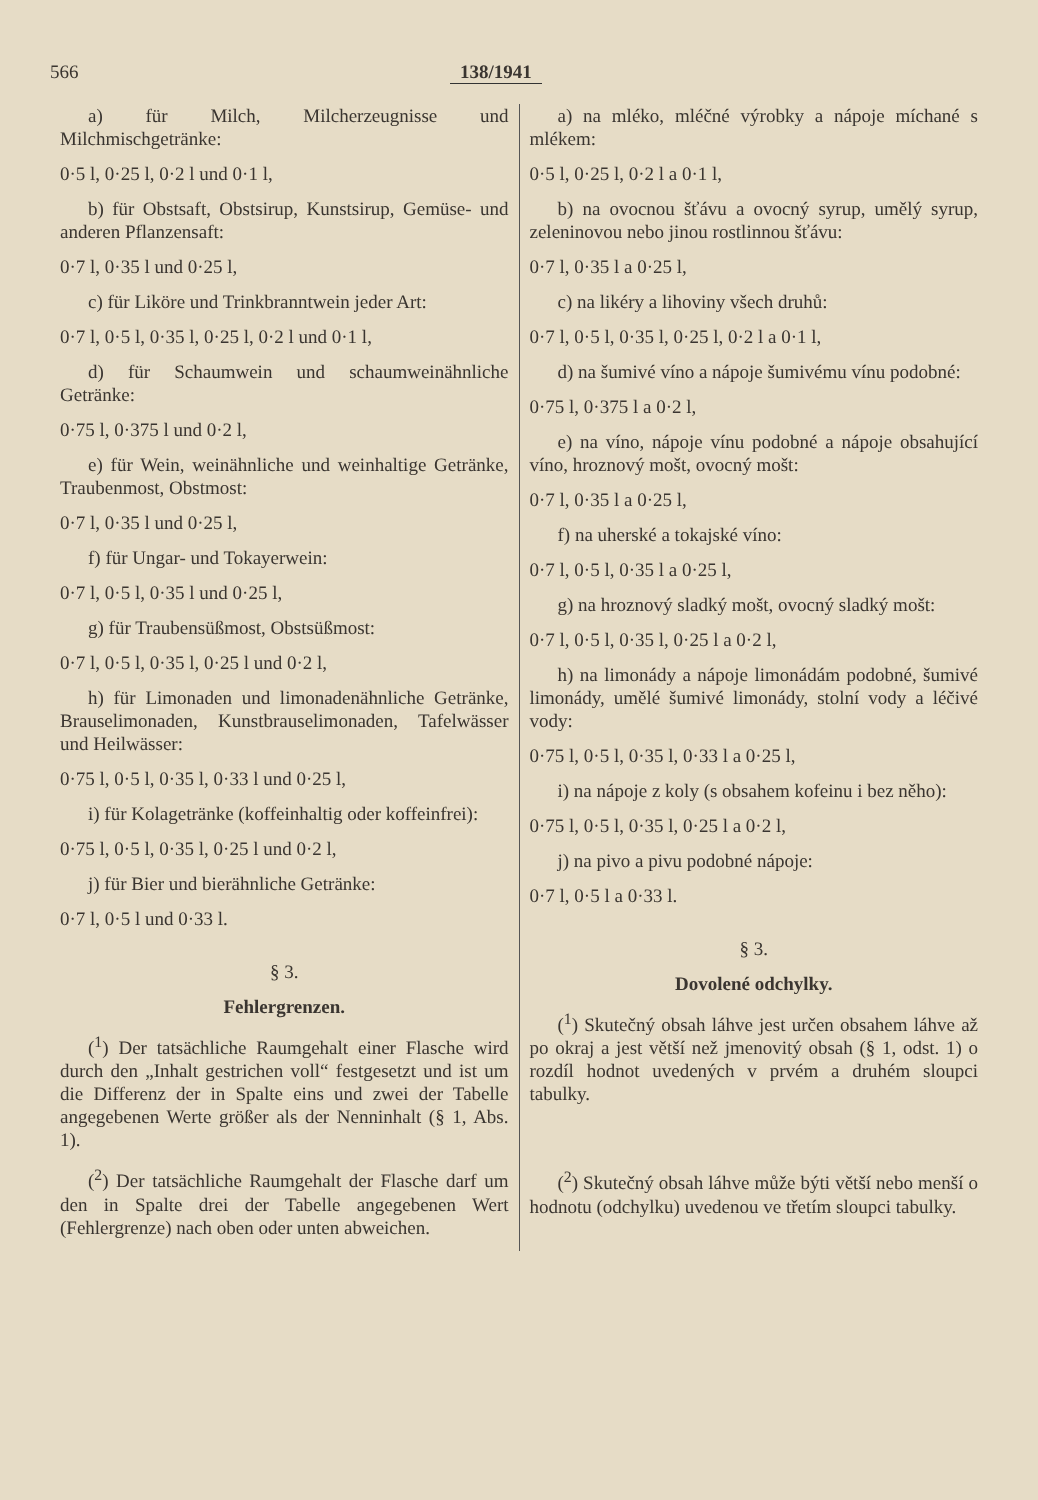566 138/1941
a) für Milch, Milcherzeugnisse und Milchmischgetränke:
0·5 l, 0·25 l, 0·2 l und 0·1 l,
b) für Obstsaft, Obstsirup, Kunstsirup, Gemüse- und anderen Pflanzensaft:
0·7 l, 0·35 l und 0·25 l,
c) für Liköre und Trinkbranntwein jeder Art:
0·7 l, 0·5 l, 0·35 l, 0·25 l, 0·2 l und 0·1 l,
d) für Schaumwein und schaumweinähnliche Getränke:
0·75 l, 0·375 l und 0·2 l,
e) für Wein, weinähnliche und weinhaltige Getränke, Traubenmost, Obstmost:
0·7 l, 0·35 l und 0·25 l,
f) für Ungar- und Tokayerwein:
0·7 l, 0·5 l, 0·35 l und 0·25 l,
g) für Traubensüßmost, Obstsüßmost:
0·7 l, 0·5 l, 0·35 l, 0·25 l und 0·2 l,
h) für Limonaden und limonadenähnliche Getränke, Brauselimonaden, Kunstbrauselimonaden, Tafelwässer und Heilwässer:
0·75 l, 0·5 l, 0·35 l, 0·33 l und 0·25 l,
i) für Kolagetränke (koffeinhaltig oder koffeinfrei):
0·75 l, 0·5 l, 0·35 l, 0·25 l und 0·2 l,
j) für Bier und bierähnliche Getränke:
0·7 l, 0·5 l und 0·33 l.
§ 3.
Fehlergrenzen.
(<sup>1</sup>) Der tatsächliche Raumgehalt einer Flasche wird durch den „Inhalt gestrichen voll“ festgesetzt und ist um die Differenz der in Spalte eins und zwei der Tabelle angegebenen Werte größer als der Nenninhalt (§ 1, Abs. 1).
(<sup>2</sup>) Der tatsächliche Raumgehalt der Flasche darf um den in Spalte drei der Tabelle angegebenen Wert (Fehlergrenze) nach oben oder unten abweichen.
a) na mléko, mléčné výrobky a nápoje míchané s mlékem:
0·5 l, 0·25 l, 0·2 l a 0·1 l,
b) na ovocnou šťávu a ovocný syrup, umělý syrup, zeleninovou nebo jinou rostlinnou šťávu:
0·7 l, 0·35 l a 0·25 l,
c) na likéry a lihoviny všech druhů:
0·7 l, 0·5 l, 0·35 l, 0·25 l, 0·2 l a 0·1 l,
d) na šumivé víno a nápoje šumivému vínu podobné:
0·75 l, 0·375 l a 0·2 l,
e) na víno, nápoje vínu podobné a nápoje obsahující víno, hroznový mošt, ovocný mošt:
0·7 l, 0·35 l a 0·25 l,
f) na uherské a tokajské víno:
0·7 l, 0·5 l, 0·35 l a 0·25 l,
g) na hroznový sladký mošt, ovocný sladký mošt:
0·7 l, 0·5 l, 0·35 l, 0·25 l a 0·2 l,
h) na limonády a nápoje limonádám podobné, šumivé limonády, umělé šumivé limonády, stolní vody a léčivé vody:
0·75 l, 0·5 l, 0·35 l, 0·33 l a 0·25 l,
i) na nápoje z koly (s obsahem kofeinu i bez něho):
0·75 l, 0·5 l, 0·35 l, 0·25 l a 0·2 l,
j) na pivo a pivu podobné nápoje:
0·7 l, 0·5 l a 0·33 l.
§ 3.
Dovolené odchylky.
(<sup>1</sup>) Skutečný obsah láhve jest určen obsahem láhve až po okraj a jest větší než jmenovitý obsah (§ 1, odst. 1) o rozdíl hodnot uvedených v prvém a druhém sloupci tabulky.
(<sup>2</sup>) Skutečný obsah láhve může býti větší nebo menší o hodnotu (odchylku) uvedenou ve třetím sloupci tabulky.